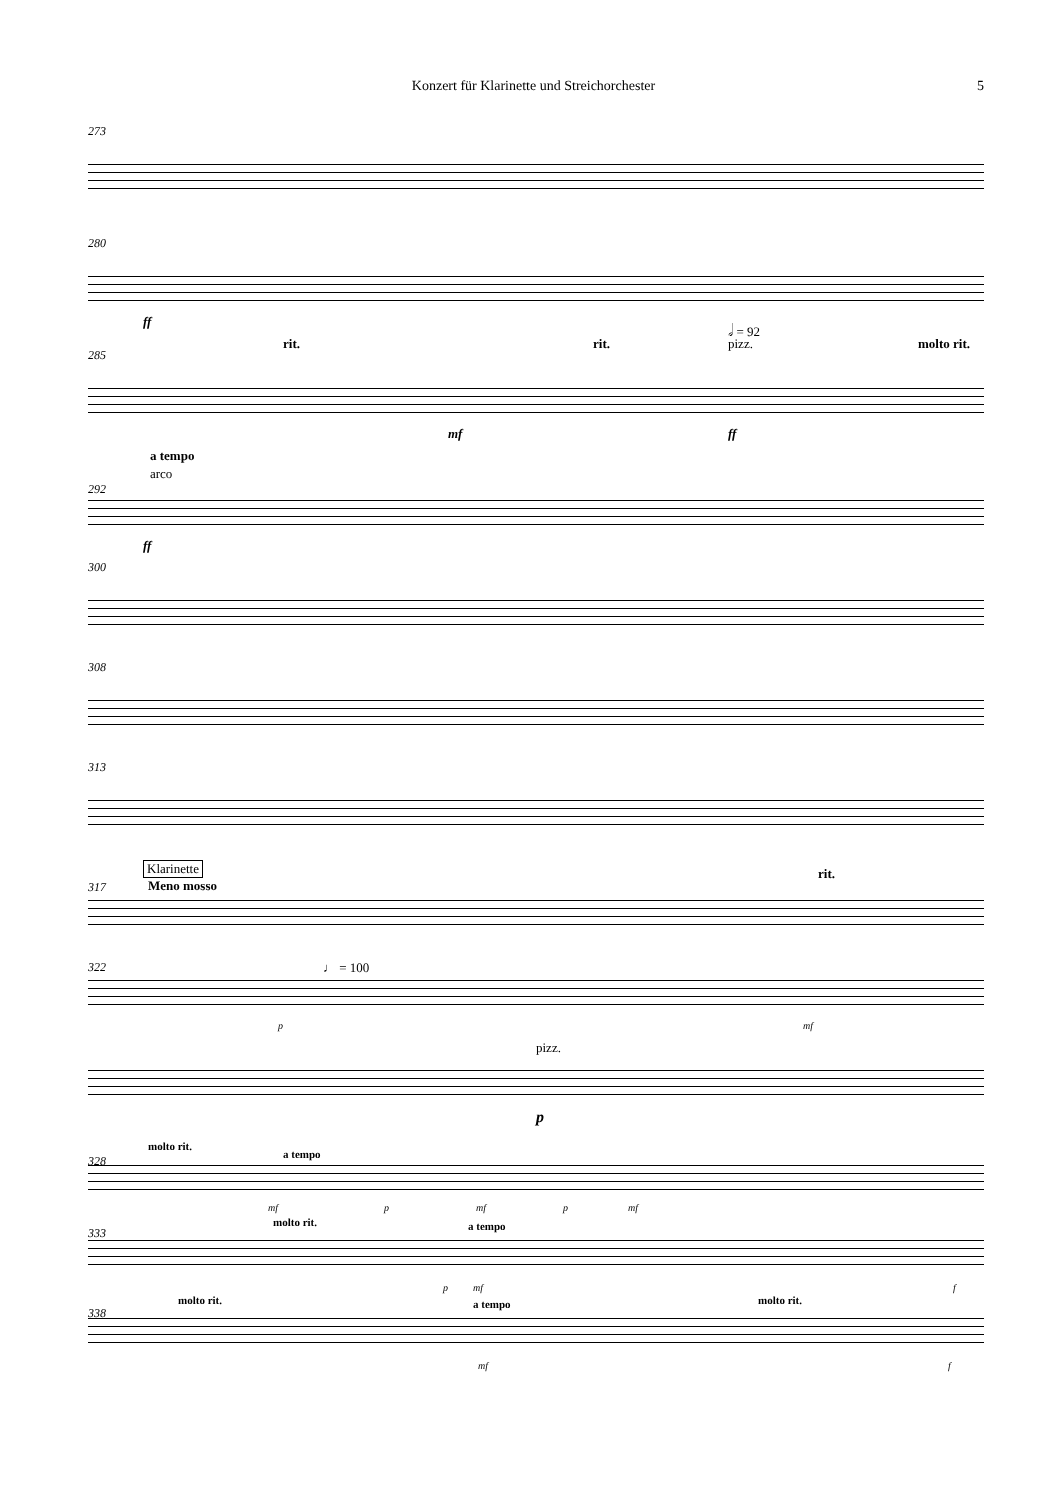Konzert für Klarinette und Streichorchester 5
273
280
ff
285
rit. rit.
𝅗𝅥 = 92
pizz. molto rit.
mf ff
a tempo
arco
292
ff
300
308
313
Klarinette
Meno mosso
rit.
317
322 ♩ = 100
p mf
pizz.
p
molto rit.
a tempo 328
mf p mf p mf
molto rit. a tempo 333
p mf f
molto rit. a tempo molto rit.
338
mf f